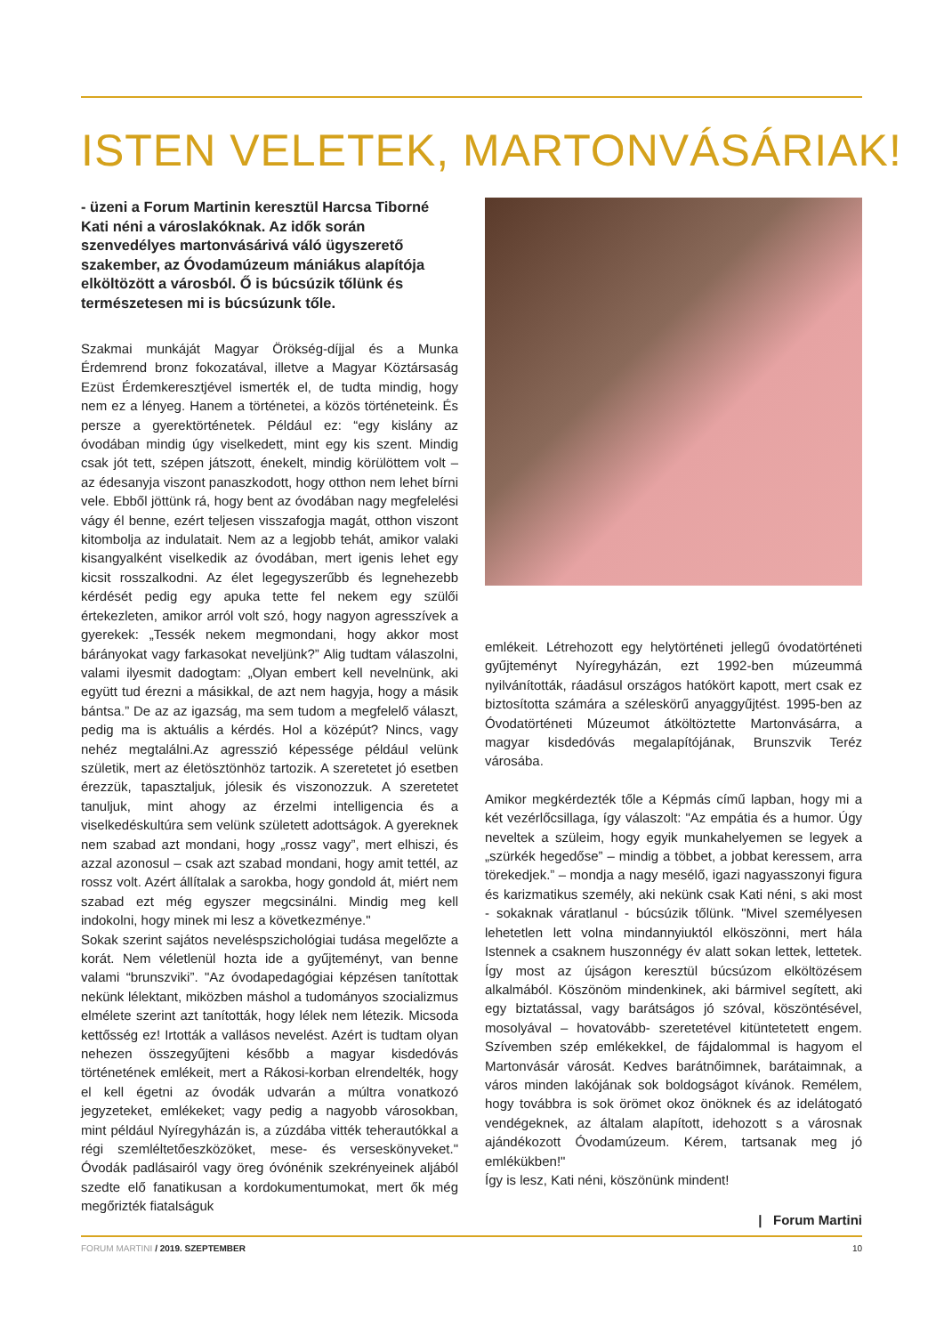ISTEN VELETEK, MARTONVÁSÁRIAK!
- üzeni a Forum Martinin keresztül Harcsa Tiborné Kati néni a városlakóknak. Az idők során szenvedélyes martonvásárivá váló ügyszerető szakember, az Óvodamúzeum mániákus alapítója elköltözött a városból. Ő is búcsúzik tőlünk és természetesen mi is búcsúzunk tőle.
Szakmai munkáját Magyar Örökség-díjjal és a Munka Érdemrend bronz fokozatával, illetve a Magyar Köztársaság Ezüst Érdemkeresztjével ismerték el, de tudta mindig, hogy nem ez a lényeg. Hanem a történetei, a közös történeteink. És persze a gyerektörténetek. Például ez: “egy kislány az óvodában mindig úgy viselkedett, mint egy kis szent. Mindig csak jót tett, szépen játszott, énekelt, mindig körülöttem volt – az édesanyja viszont panaszkodott, hogy otthon nem lehet bírni vele. Ebből jöttünk rá, hogy bent az óvodában nagy megfelelési vágy él benne, ezért teljesen visszafogja magát, otthon viszont kitombolja az indulatait. Nem az a legjobb tehát, amikor valaki kisangyalként viselkedik az óvodában, mert igenis lehet egy kicsit rosszalkodni. Az élet legegyszerűbb és legnehezebb kérdését pedig egy apuka tette fel nekem egy szülői értekezleten, amikor arról volt szó, hogy nagyon agresszívek a gyerekek: „Tessék nekem megmondani, hogy akkor most bárányokat vagy farkasokat neveljünk?” Alig tudtam válaszolni, valami ilyesmit dadogtam: „Olyan embert kell nevelnünk, aki együtt tud érezni a másikkal, de azt nem hagyja, hogy a másik bántsa.” De az az igazság, ma sem tudom a megfelelő választ, pedig ma is aktuális a kérdés. Hol a középút? Nincs, vagy nehéz megtalálni.Az agresszió képessége például velünk születik, mert az életösztönhöz tartozik. A szeretetet jó esetben érezzük, tapasztaljuk, jólesik és viszonozzuk. A szeretetet tanuljuk, mint ahogy az érzelmi intelligencia és a viselkedéskultúra sem velünk született adottságok. A gyereknek nem szabad azt mondani, hogy „rossz vagy”, mert elhiszi, és azzal azonosul – csak azt szabad mondani, hogy amit tettél, az rossz volt. Azért állítalak a sarokba, hogy gondold át, miért nem szabad ezt még egyszer megcsinálni. Mindig meg kell indokolni, hogy minek mi lesz a következménye."
Sokak szerint sajátos neveléspszichológiai tudása megelőzte a korát. Nem véletlenül hozta ide a gyűjteményt, van benne valami “brunszviki”. "Az óvodapedagógiai képzésen tanítottak nekünk lélektant, miközben máshol a tudományos szocializmus elmélete szerint azt tanították, hogy lélek nem létezik. Micsoda kettősség ez! Irtották a vallásos nevelést. Azért is tudtam olyan nehezen összegyűjteni később a magyar kisdedóvás történetének emlékeit, mert a Rákosi-korban elrendelték, hogy el kell égetni az óvodák udvarán a múltra vonatkozó jegyzeteket, emlékeket; vagy pedig a nagyobb városokban, mint például Nyíregyházán is, a zúzdába vitték teherautókkal a régi szemléltetőeszközöket, mese- és verseskönyveket." Óvodák padlásairól vagy öreg óvónénik szekrényeinek aljából szedte elő fanatikusan a kordokumentumokat, mert ők még megőrizték fiatalságuk
emlékeit. Létrehozott egy helytörténeti jellegű óvodatörténeti gyűjteményt Nyíregyházán, ezt 1992-ben múzeummá nyilvánították, ráadásul országos hatókört kapott, mert csak ez biztosította számára a széleskörű anyaggyűjtést. 1995-ben az Óvodatörténeti Múzeumot átköltöztette Martonvásárra, a magyar kisdedóvás megalapítójának, Brunszvik Teréz városába.
Amikor megkérdezték tőle a Képmás című lapban, hogy mi a két vezérlőcsillaga, így válaszolt: "Az empátia és a humor. Úgy neveltek a szüleim, hogy egyik munkahelyemen se legyek a „szürkék hegedőse” – mindig a többet, a jobbat keressem, arra törekedjek.” – mondja a nagy mesélő, igazi nagyasszonyi figura és karizmatikus személy, aki nekünk csak Kati néni, s aki most - sokaknak váratlanul - búcsúzik tőlünk. "Mivel személyesen lehetetlen lett volna mindannyiuktól elköszönni, mert hála Istennek a csaknem huszonnégy év alatt sokan lettek, lettetek. Így most az újságon keresztül búcsúzom elköltözésem alkalmából. Köszönöm mindenkinek, aki bármivel segített, aki egy biztatással, vagy barátságos jó szóval, köszöntésével, mosolyával – hovatovább- szeretetével kitüntetetett engem. Szívemben szép emlékekkel, de fájdalommal is hagyom el Martonvásár városát. Kedves barátnőimnek, barátaimnak, a város minden lakójának sok boldogságot kívánok. Remélem, hogy továbbra is sok örömet okoz önöknek és az idelátogató vendégeknek, az általam alapított, idehozott s a városnak ajándékozott Óvodamúzeum. Kérem, tartsanak meg jó emlékükben!"
Így is lesz, Kati néni, köszönünk mindent!
| Forum Martini
FORUM MARTINI / 2019. SZEPTEMBER 10